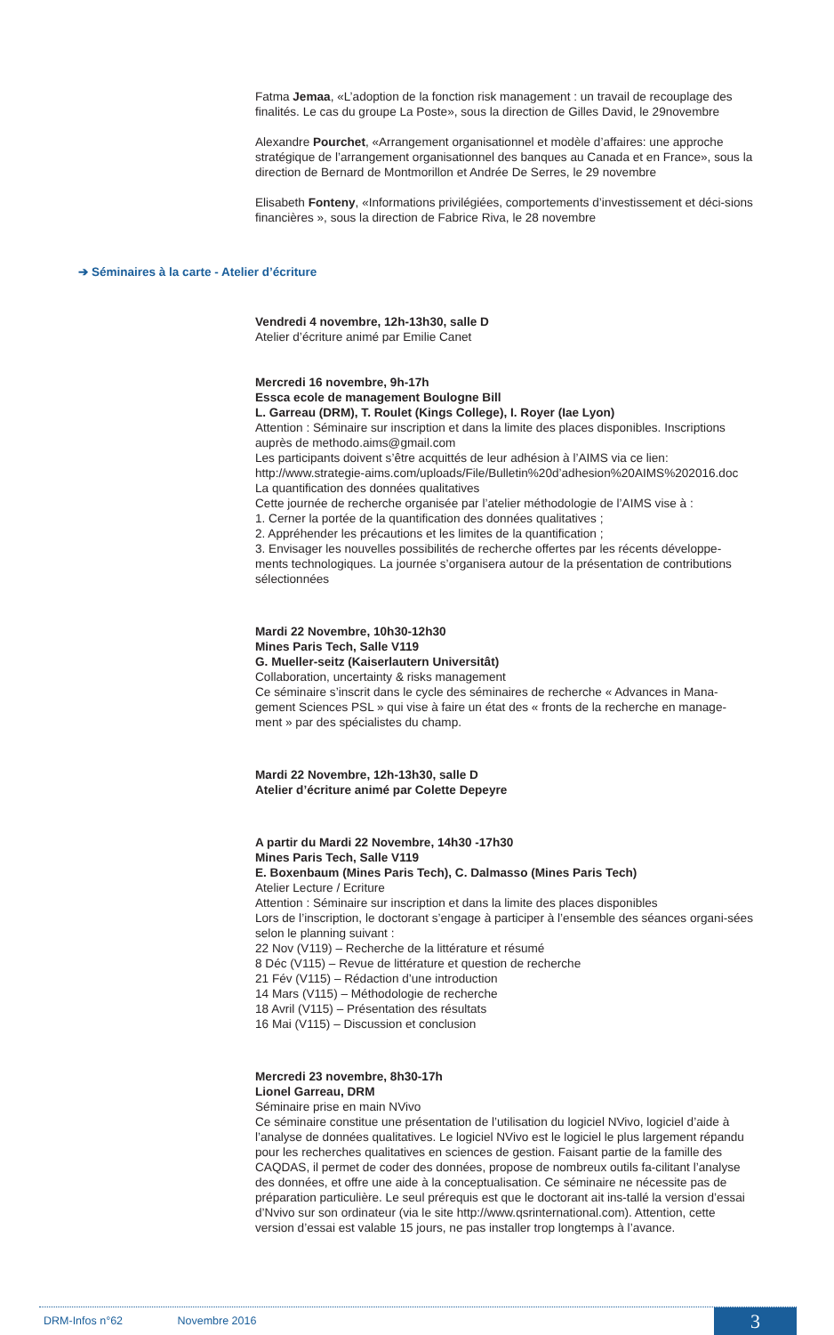Fatma Jemaa, «L’adoption de la fonction risk management : un travail de recouplage des finalités. Le cas du groupe La Poste», sous la direction de Gilles David, le 29novembre
Alexandre Pourchet, «Arrangement organisationnel et modèle d’affaires: une approche stratégique de l’arrangement organisationnel des banques au Canada et en France», sous la direction de Bernard de Montmorillon et Andrée De Serres, le 29 novembre
Elisabeth Fonteny, «Informations privilégiées, comportements d’investissement et déci-sions financières », sous la direction de Fabrice Riva, le 28 novembre
Vendredi 4 novembre, 12h-13h30, salle D
Atelier d’écriture animé par Emilie Canet
Mercredi 16 novembre, 9h-17h
Essca ecole de management Boulogne Bill
L. Garreau (DRM), T. Roulet (Kings College), I. Royer (Iae Lyon)
Attention : Séminaire sur inscription et dans la limite des places disponibles. Inscriptions auprès de methodo.aims@gmail.com
Les participants doivent s’être acquittés de leur adhésion à l’AIMS via ce lien: http://www.strategie-aims.com/uploads/File/Bulletin%20d’adhesion%20AIMS%202016.doc
La quantification des données qualitatives
Cette journée de recherche organisée par l’atelier méthodologie de l’AIMS vise à :
1. Cerner la portée de la quantification des données qualitatives ;
2. Appréhender les précautions et les limites de la quantification ;
3. Envisager les nouvelles possibilités de recherche offertes par les récents développe-ments technologiques. La journée s’organisera autour de la présentation de contributions sélectionnées
Mardi 22 Novembre, 10h30-12h30
Mines Paris Tech, Salle V119
G. Mueller-seitz (Kaiserlautern Universitât)
Collaboration, uncertainty & risks management
Ce séminaire s’inscrit dans le cycle des séminaires de recherche « Advances in Mana-gement Sciences PSL » qui vise à faire un état des « fronts de la recherche en manage-ment » par des spécialistes du champ.
Mardi 22 Novembre, 12h-13h30, salle D
Atelier d’écriture animé par Colette Depeyre
A partir du Mardi 22 Novembre, 14h30 -17h30
Mines Paris Tech, Salle V119
E. Boxenbaum (Mines Paris Tech), C. Dalmasso (Mines Paris Tech)
Atelier Lecture / Ecriture
Attention : Séminaire sur inscription et dans la limite des places disponibles
Lors de l’inscription, le doctorant s’engage à participer à l’ensemble des séances organi-sées selon le planning suivant :
22 Nov (V119) – Recherche de la littérature et résumé
8 Déc (V115) – Revue de littérature et question de recherche
21 Fév (V115) – Rédaction d’une introduction
14 Mars (V115) – Méthodologie de recherche
18 Avril (V115) – Présentation des résultats
16 Mai (V115) – Discussion et conclusion
Mercredi 23 novembre, 8h30-17h
Lionel Garreau, DRM
Séminaire prise en main NVivo
Ce séminaire constitue une présentation de l’utilisation du logiciel NVivo, logiciel d’aide à l’analyse de données qualitatives. Le logiciel NVivo est le logiciel le plus largement répandu pour les recherches qualitatives en sciences de gestion. Faisant partie de la famille des CAQDAS, il permet de coder des données, propose de nombreux outils fa-cilitant l’analyse des données, et offre une aide à la conceptualisation. Ce séminaire ne nécessite pas de préparation particulière. Le seul prérequis est que le doctorant ait ins-tallé la version d’essai d’Nvivo sur son ordinateur (via le site http://www.qsrinternational.com). Attention, cette version d’essai est valable 15 jours, ne pas installer trop longtemps à l’avance.
➔ Séminaires à la carte - Atelier d’écriture
DRM-Infos n°62 Novembre 2016
3